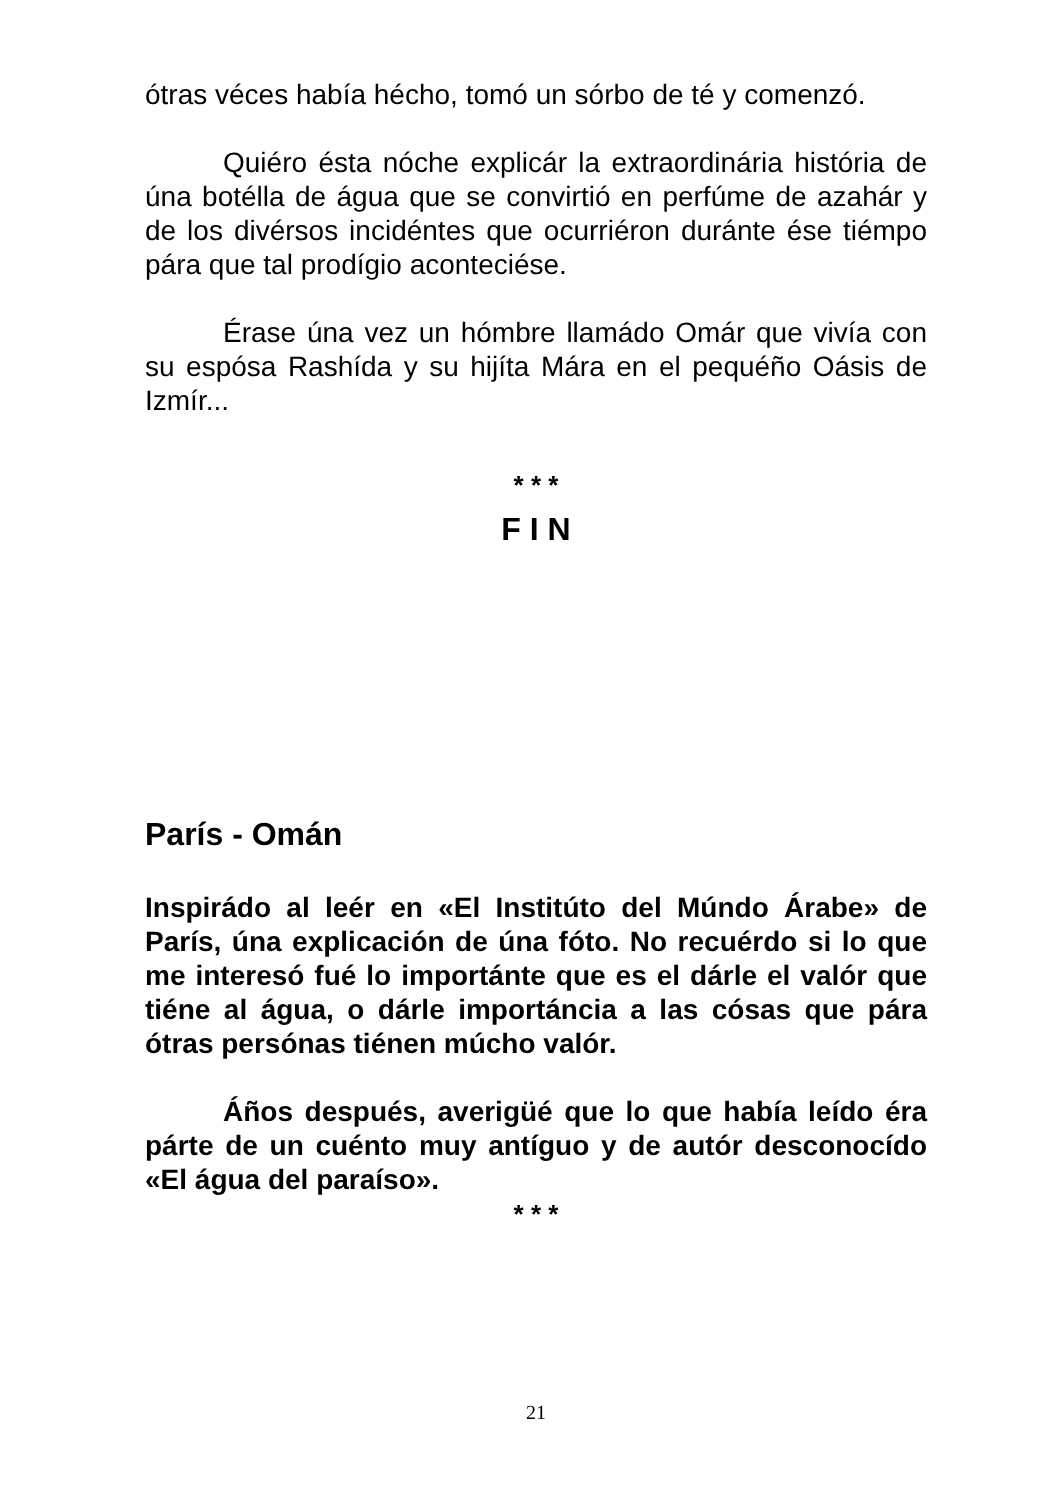ótras véces había hécho, tomó un sórbo de té y comenzó.
Quiéro ésta nóche explicár la extraordinária história de úna botélla de água que se convirtió en perfúme de azahár y de los divérsos incidéntes que ocurriéron duránte ése tiémpo pára que tal prodígio aconteciése.
Érase úna vez un hómbre llamádo Omár que vivía con su espósa Rashída y su hijíta Mára en el pequéño Oásis de Izmír...
* * *
F I N
París - Omán
Inspirádo al leér en «El Institúto del Múndo Árabe» de París, úna explicación de úna fóto. No recuérdo si lo que me interesó fué lo importánte que es el dárle el valór que tiéne al água, o dárle importáncia a las cósas que pára ótras persónas tiénen múcho valór.
Áños después, averigüé que lo que había leído éra párte de un cuénto muy antíguo y de autór desconocído «El água del paraíso».
* * *
21